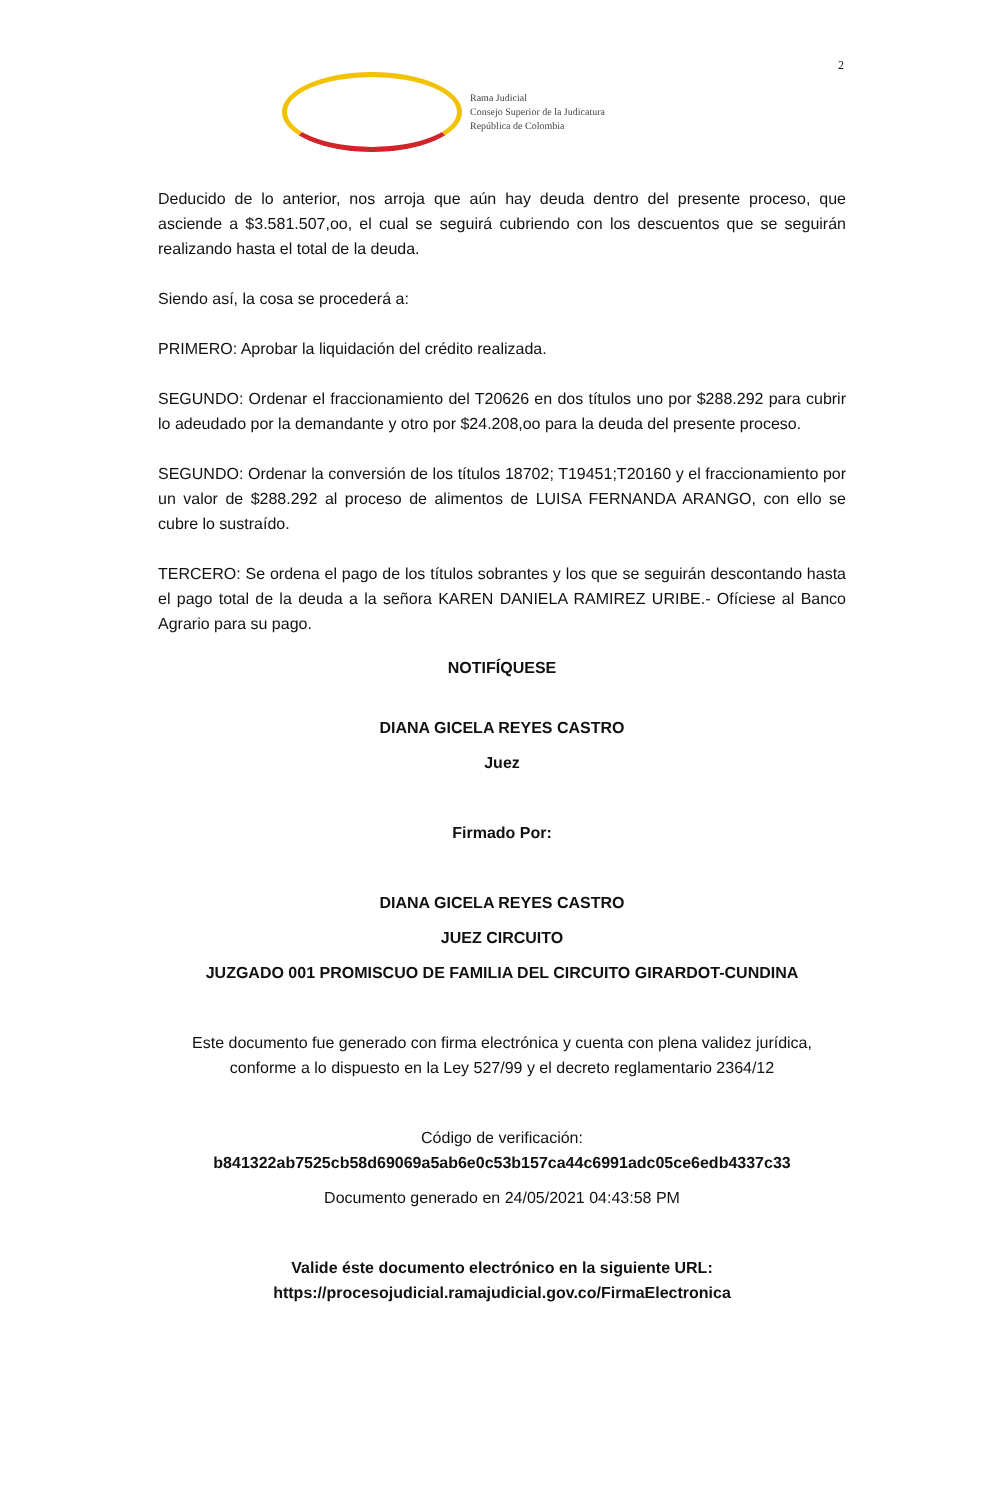2
Rama Judicial
Consejo Superior de la Judicatura
República de Colombia
Deducido de lo anterior, nos arroja que aún hay deuda dentro del presente proceso, que asciende a $3.581.507,oo, el cual se seguirá cubriendo con los descuentos que se seguirán realizando hasta el total de la deuda.
Siendo así, la cosa se procederá a:
PRIMERO: Aprobar la liquidación del crédito realizada.
SEGUNDO: Ordenar el fraccionamiento del T20626 en dos títulos uno por $288.292 para cubrir lo adeudado por la demandante y otro por $24.208,oo para la deuda del presente proceso.
SEGUNDO: Ordenar la conversión de los títulos 18702; T19451;T20160 y el fraccionamiento por un valor de $288.292 al proceso de alimentos de LUISA FERNANDA ARANGO, con ello se cubre lo sustraído.
TERCERO: Se ordena el pago de los títulos sobrantes y los que se seguirán descontando hasta el pago total de la deuda a la señora KAREN DANIELA RAMIREZ URIBE.- Ofíciese al Banco Agrario para su pago.
NOTIFÍQUESE
DIANA GICELA REYES CASTRO
Juez
Firmado Por:
DIANA GICELA REYES CASTRO
JUEZ CIRCUITO
JUZGADO 001 PROMISCUO DE FAMILIA DEL CIRCUITO GIRARDOT-CUNDINA
Este documento fue generado con firma electrónica y cuenta con plena validez jurídica, conforme a lo dispuesto en la Ley 527/99 y el decreto reglamentario 2364/12
Código de verificación:
b841322ab7525cb58d69069a5ab6e0c53b157ca44c6991adc05ce6edb4337c33
Documento generado en 24/05/2021 04:43:58 PM
Valide éste documento electrónico en la siguiente URL: https://procesojudicial.ramajudicial.gov.co/FirmaElectronica